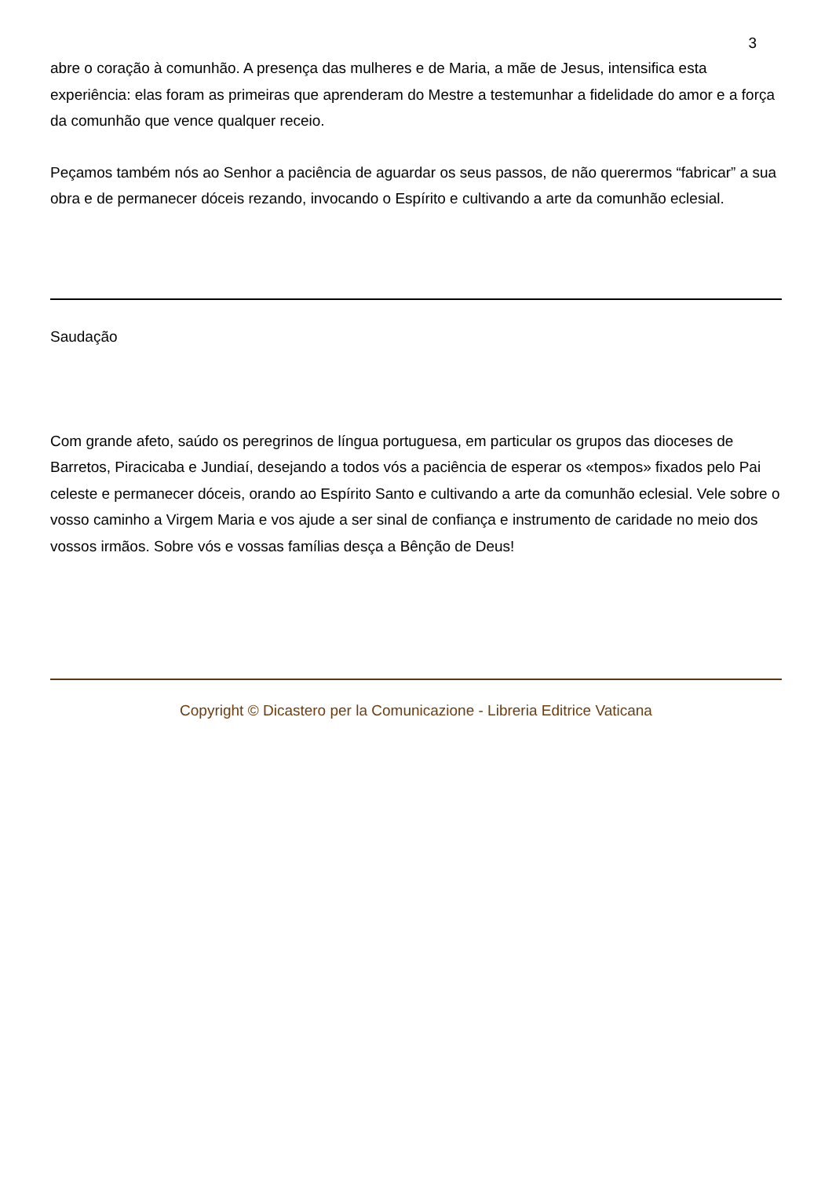3
abre o coração à comunhão. A presença das mulheres e de Maria, a mãe de Jesus, intensifica esta experiência: elas foram as primeiras que aprenderam do Mestre a testemunhar a fidelidade do amor e a força da comunhão que vence qualquer receio.
Peçamos também nós ao Senhor a paciência de aguardar os seus passos, de não querermos “fabricar” a sua obra e de permanecer dóceis rezando, invocando o Espírito e cultivando a arte da comunhão eclesial.
Saudação
Com grande afeto, saúdo os peregrinos de língua portuguesa, em particular os grupos das dioceses de Barretos, Piracicaba e Jundiaí, desejando a todos vós a paciência de esperar os «tempos» fixados pelo Pai celeste e permanecer dóceis, orando ao Espírito Santo e cultivando a arte da comunhão eclesial. Vele sobre o vosso caminho a Virgem Maria e vos ajude a ser sinal de confiança e instrumento de caridade no meio dos vossos irmãos. Sobre vós e vossas famílias desça a Bênção de Deus!
Copyright © Dicastero per la Comunicazione - Libreria Editrice Vaticana